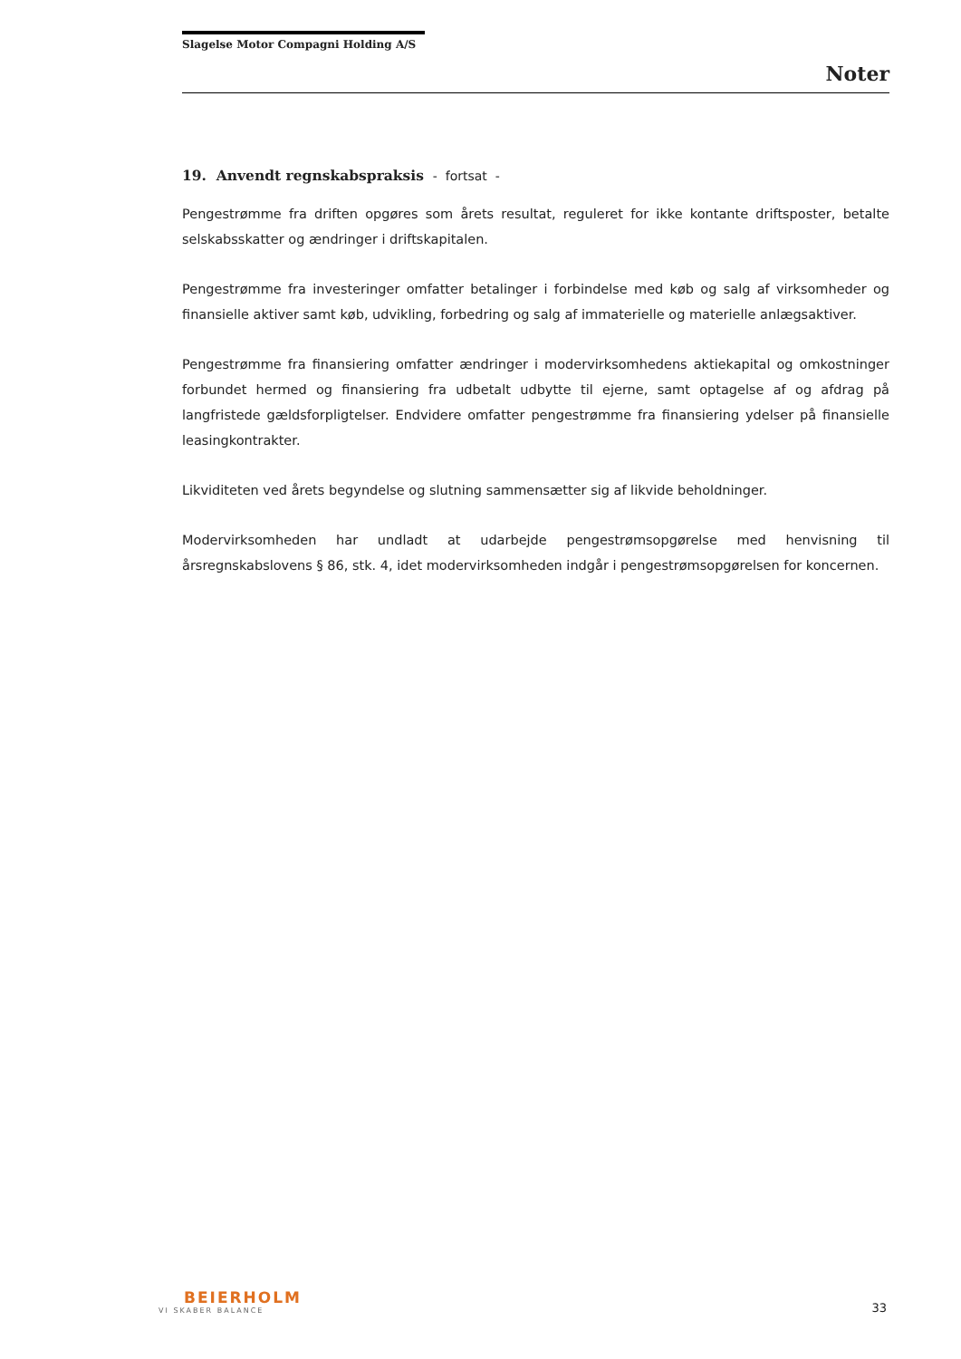Slagelse Motor Compagni Holding A/S
Noter
19. Anvendt regnskabspraksis - fortsat -
Pengestrømme fra driften opgøres som årets resultat, reguleret for ikke kontante driftsposter, betalte selskabsskatter og ændringer i driftskapitalen.
Pengestrømme fra investeringer omfatter betalinger i forbindelse med køb og salg af virksomheder og finansielle aktiver samt køb, udvikling, forbedring og salg af immaterielle og materielle anlægsaktiver.
Pengestrømme fra finansiering omfatter ændringer i modervirksomhedens aktiekapital og omkostninger forbundet hermed og finansiering fra udbetalt udbytte til ejerne, samt optagelse af og afdrag på langfristede gældsforpligtelser. Endvidere omfatter pengestrømme fra finansiering ydelser på finansielle leasingkontrakter.
Likviditeten ved årets begyndelse og slutning sammensætter sig af likvide beholdninger.
Modervirksomheden har undladt at udarbejde pengestrømsopgørelse med henvisning til årsregnskabslovens § 86, stk. 4, idet modervirksomheden indgår i pengestrømsopgørelsen for koncernen.
BEIERHOLM
VI SKABER BALANCE
33